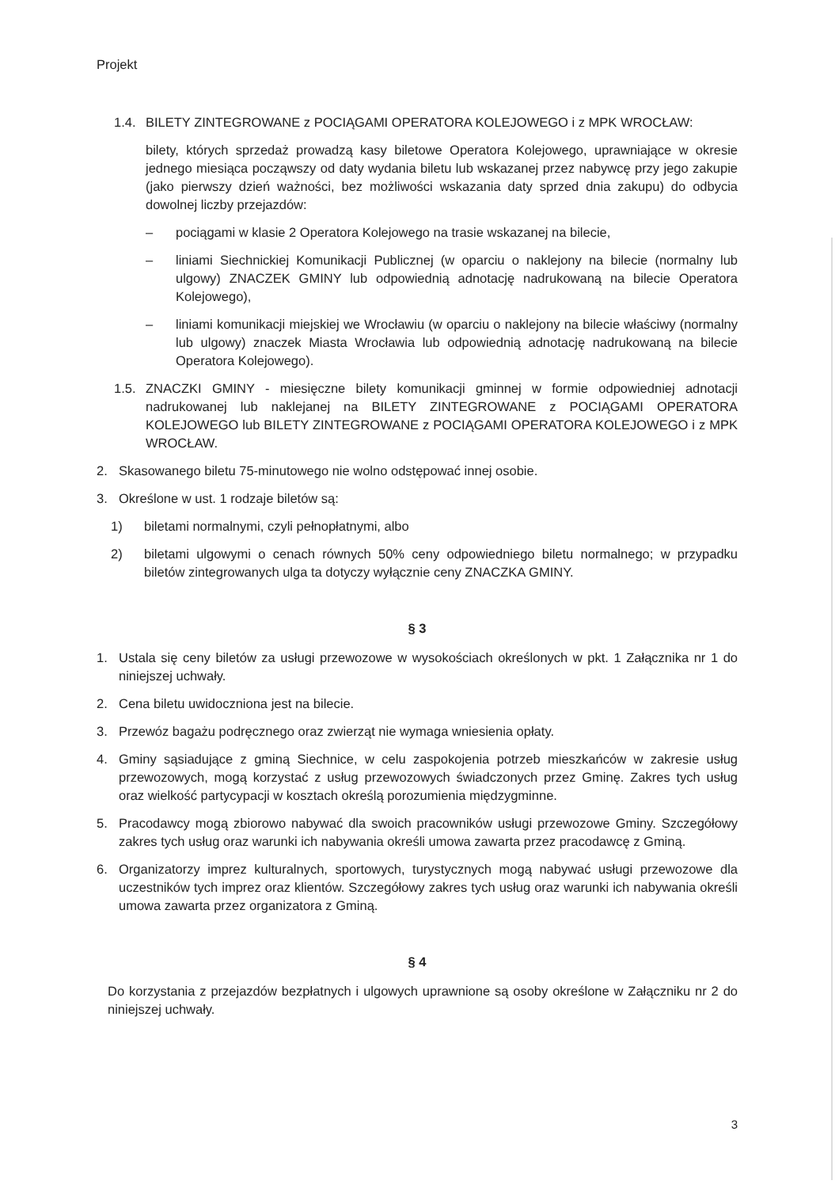Projekt
1.4. BILETY ZINTEGROWANE z POCIĄGAMI OPERATORA KOLEJOWEGO i z MPK WROCŁAW:
bilety, których sprzedaż prowadzą kasy biletowe Operatora Kolejowego, uprawniające w okresie jednego miesiąca począwszy od daty wydania biletu lub wskazanej przez nabywcę przy jego zakupie (jako pierwszy dzień ważności, bez możliwości wskazania daty sprzed dnia zakupu) do odbycia dowolnej liczby przejazdów:
– pociągami w klasie 2 Operatora Kolejowego na trasie wskazanej na bilecie,
– liniami Siechnickiej Komunikacji Publicznej (w oparciu o naklejony na bilecie (normalny lub ulgowy) ZNACZEK GMINY lub odpowiednią adnotację nadrukowaną na bilecie Operatora Kolejowego),
– liniami komunikacji miejskiej we Wrocławiu (w oparciu o naklejony na bilecie właściwy (normalny lub ulgowy) znaczek Miasta Wrocławia lub odpowiednią adnotację nadrukowaną na bilecie Operatora Kolejowego).
1.5. ZNACZKI GMINY - miesięczne bilety komunikacji gminnej w formie odpowiedniej adnotacji nadrukowanej lub naklejanej na BILETY ZINTEGROWANE z POCIĄGAMI OPERATORA KOLEJOWEGO lub BILETY ZINTEGROWANE z POCIĄGAMI OPERATORA KOLEJOWEGO i z MPK WROCŁAW.
2. Skasowanego biletu 75-minutowego nie wolno odstępować innej osobie.
3. Określone w ust. 1 rodzaje biletów są:
1) biletami normalnymi, czyli pełnopłatnymi, albo
2) biletami ulgowymi o cenach równych 50% ceny odpowiedniego biletu normalnego; w przypadku biletów zintegrowanych ulga ta dotyczy wyłącznie ceny ZNACZKA GMINY.
§ 3
1. Ustala się ceny biletów za usługi przewozowe w wysokościach określonych w pkt. 1 Załącznika nr 1 do niniejszej uchwały.
2. Cena biletu uwidoczniona jest na bilecie.
3. Przewóz bagażu podręcznego oraz zwierząt nie wymaga wniesienia opłaty.
4. Gminy sąsiadujące z gminą Siechnice, w celu zaspokojenia potrzeb mieszkańców w zakresie usług przewozowych, mogą korzystać z usług przewozowych świadczonych przez Gminę. Zakres tych usług oraz wielkość partycypacji w kosztach określą porozumienia międzygminne.
5. Pracodawcy mogą zbiorowo nabywać dla swoich pracowników usługi przewozowe Gminy. Szczegółowy zakres tych usług oraz warunki ich nabywania określi umowa zawarta przez pracodawcę z Gminą.
6. Organizatorzy imprez kulturalnych, sportowych, turystycznych mogą nabywać usługi przewozowe dla uczestników tych imprez oraz klientów. Szczegółowy zakres tych usług oraz warunki ich nabywania określi umowa zawarta przez organizatora z Gminą.
§ 4
Do korzystania z przejazdów bezpłatnych i ulgowych uprawnione są osoby określone w Załączniku nr 2 do niniejszej uchwały.
3